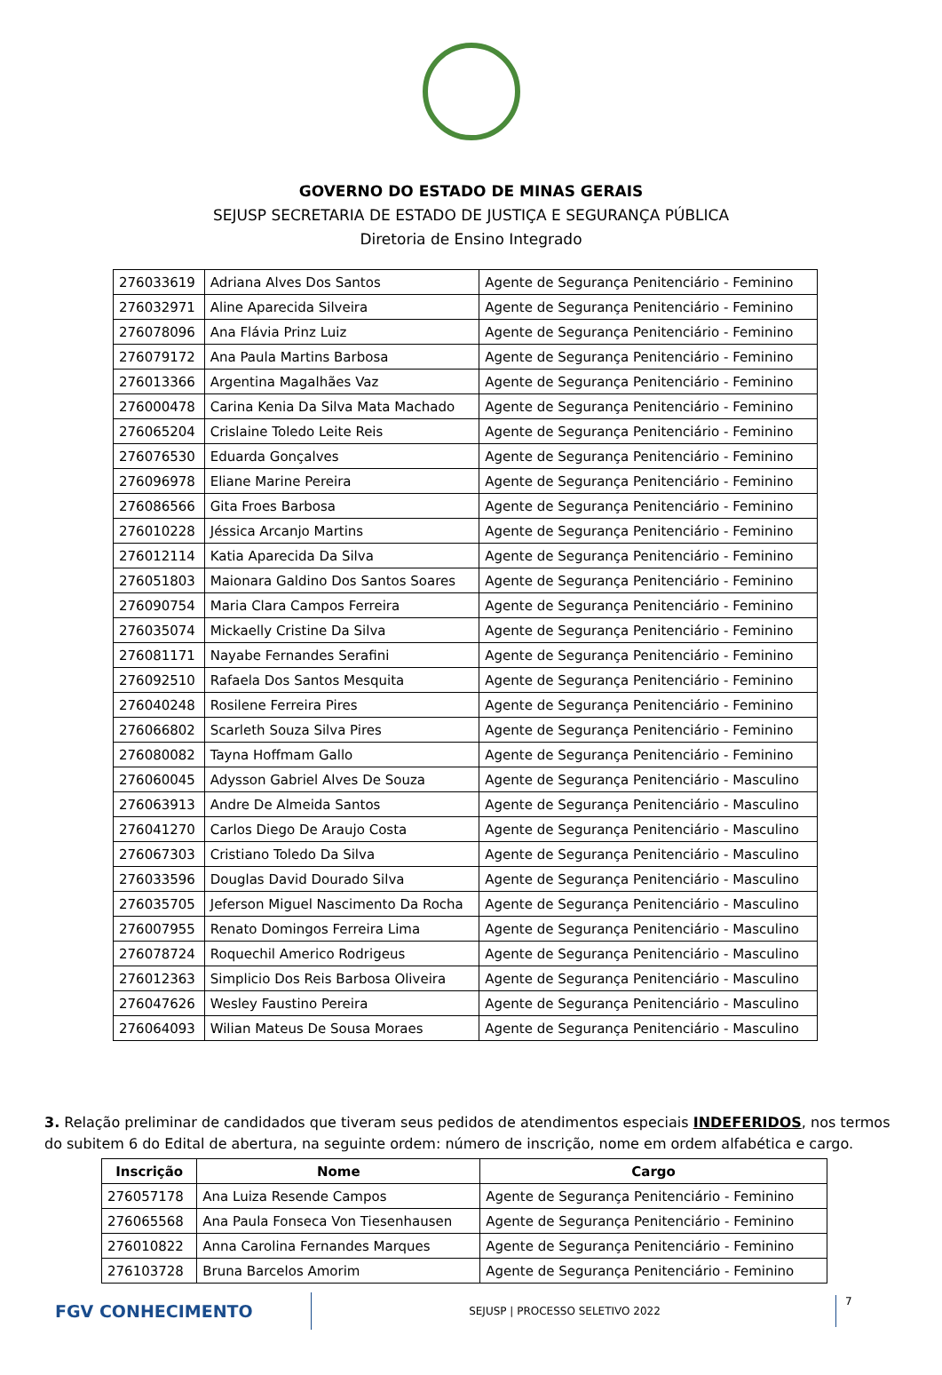GOVERNO DO ESTADO DE MINAS GERAIS
SEJUSP SECRETARIA DE ESTADO DE JUSTIÇA E SEGURANÇA PÚBLICA
Diretoria de Ensino Integrado
| 276033619 | Adriana Alves Dos Santos | Agente de Segurança Penitenciário - Feminino |
| 276032971 | Aline Aparecida Silveira | Agente de Segurança Penitenciário - Feminino |
| 276078096 | Ana Flávia Prinz Luiz | Agente de Segurança Penitenciário - Feminino |
| 276079172 | Ana Paula Martins Barbosa | Agente de Segurança Penitenciário - Feminino |
| 276013366 | Argentina Magalhães Vaz | Agente de Segurança Penitenciário - Feminino |
| 276000478 | Carina Kenia Da Silva Mata Machado | Agente de Segurança Penitenciário - Feminino |
| 276065204 | Crislaine Toledo Leite Reis | Agente de Segurança Penitenciário - Feminino |
| 276076530 | Eduarda Gonçalves | Agente de Segurança Penitenciário - Feminino |
| 276096978 | Eliane Marine Pereira | Agente de Segurança Penitenciário - Feminino |
| 276086566 | Gita Froes Barbosa | Agente de Segurança Penitenciário - Feminino |
| 276010228 | Jéssica Arcanjo Martins | Agente de Segurança Penitenciário - Feminino |
| 276012114 | Katia Aparecida Da Silva | Agente de Segurança Penitenciário - Feminino |
| 276051803 | Maionara Galdino Dos Santos Soares | Agente de Segurança Penitenciário - Feminino |
| 276090754 | Maria Clara Campos Ferreira | Agente de Segurança Penitenciário - Feminino |
| 276035074 | Mickaelly Cristine Da Silva | Agente de Segurança Penitenciário - Feminino |
| 276081171 | Nayabe Fernandes Serafini | Agente de Segurança Penitenciário - Feminino |
| 276092510 | Rafaela Dos Santos Mesquita | Agente de Segurança Penitenciário - Feminino |
| 276040248 | Rosilene Ferreira Pires | Agente de Segurança Penitenciário - Feminino |
| 276066802 | Scarleth Souza Silva Pires | Agente de Segurança Penitenciário - Feminino |
| 276080082 | Tayna Hoffmam Gallo | Agente de Segurança Penitenciário - Feminino |
| 276060045 | Adysson Gabriel Alves De Souza | Agente de Segurança Penitenciário - Masculino |
| 276063913 | Andre De Almeida Santos | Agente de Segurança Penitenciário - Masculino |
| 276041270 | Carlos Diego De Araujo Costa | Agente de Segurança Penitenciário - Masculino |
| 276067303 | Cristiano Toledo Da Silva | Agente de Segurança Penitenciário - Masculino |
| 276033596 | Douglas David Dourado Silva | Agente de Segurança Penitenciário - Masculino |
| 276035705 | Jeferson Miguel Nascimento Da Rocha | Agente de Segurança Penitenciário - Masculino |
| 276007955 | Renato Domingos Ferreira Lima | Agente de Segurança Penitenciário - Masculino |
| 276078724 | Roquechil Americo Rodrigeus | Agente de Segurança Penitenciário - Masculino |
| 276012363 | Simplicio Dos Reis Barbosa Oliveira | Agente de Segurança Penitenciário - Masculino |
| 276047626 | Wesley Faustino Pereira | Agente de Segurança Penitenciário - Masculino |
| 276064093 | Wilian Mateus De Sousa Moraes | Agente de Segurança Penitenciário - Masculino |
3. Relação preliminar de candidados que tiveram seus pedidos de atendimentos especiais INDEFERIDOS, nos termos do subitem 6 do Edital de abertura, na seguinte ordem: número de inscrição, nome em ordem alfabética e cargo.
| Inscrição | Nome | Cargo |
| --- | --- | --- |
| 276057178 | Ana Luiza Resende Campos | Agente de Segurança Penitenciário - Feminino |
| 276065568 | Ana Paula Fonseca Von Tiesenhausen | Agente de Segurança Penitenciário - Feminino |
| 276010822 | Anna Carolina Fernandes Marques | Agente de Segurança Penitenciário - Feminino |
| 276103728 | Bruna Barcelos Amorim | Agente de Segurança Penitenciário - Feminino |
FGV CONHECIMENTO
SEJUSP | PROCESSO SELETIVO 2022
7